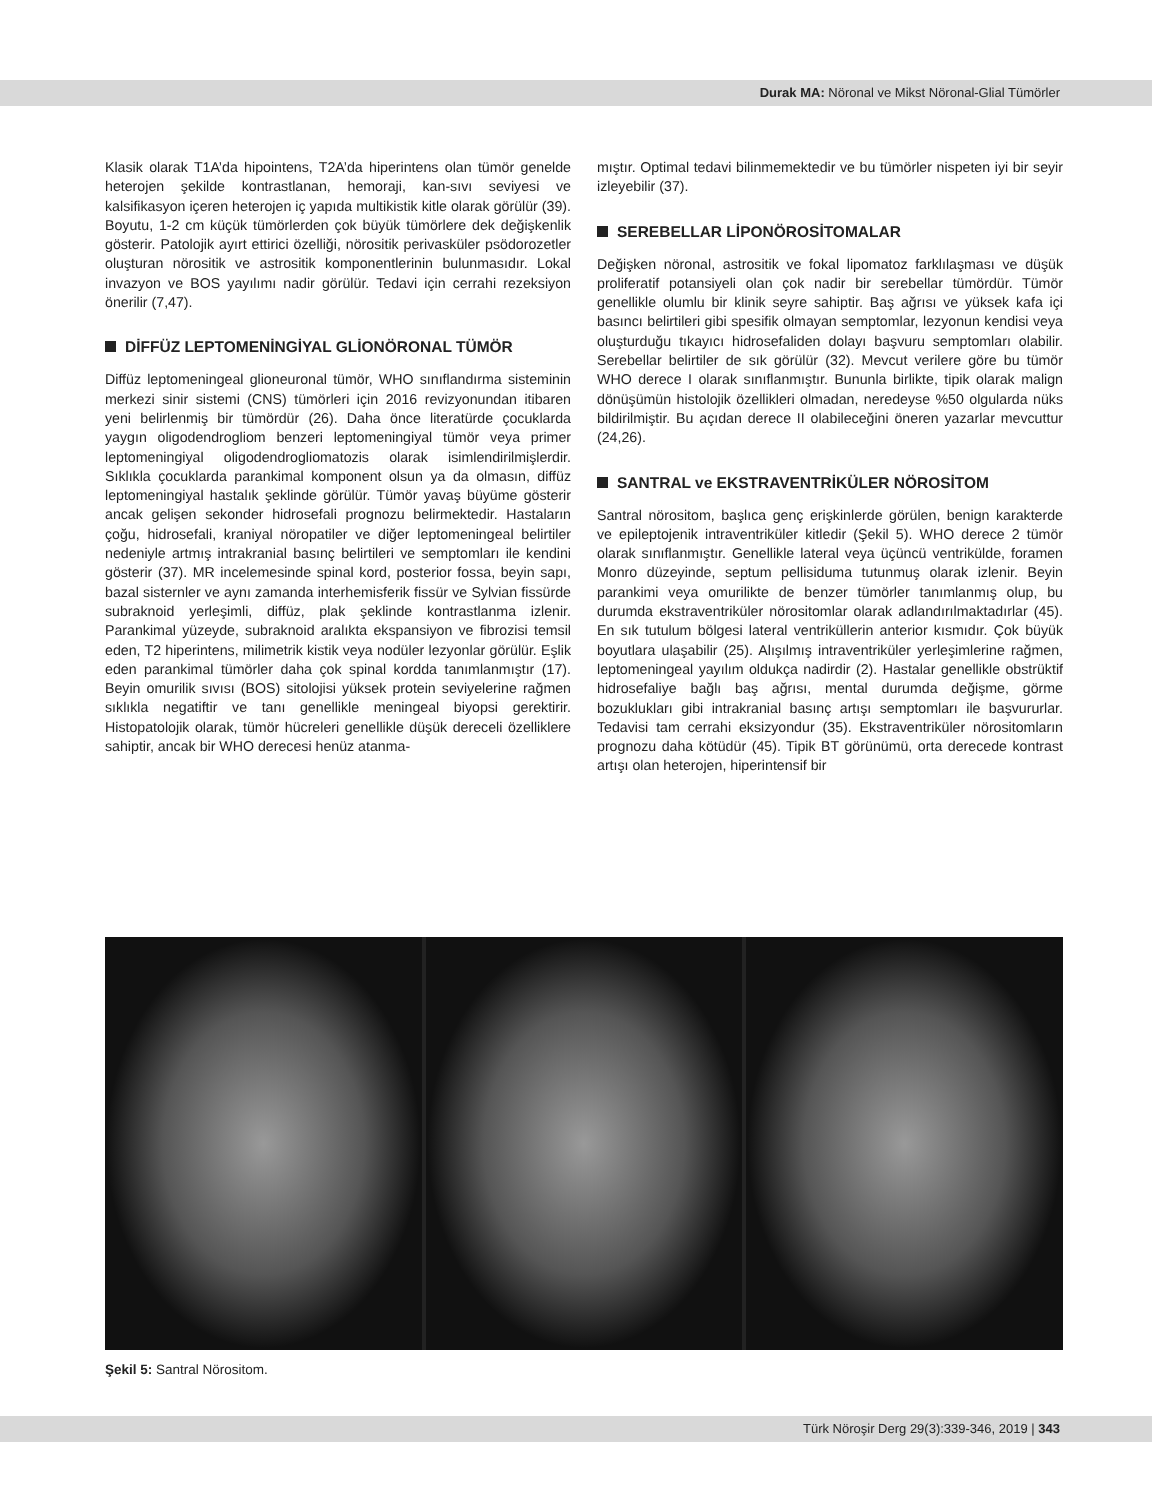Durak MA: Nöronal ve Mikst Nöronal-Glial Tümörler
Klasik olarak T1A’da hipointens, T2A’da hiperintens olan tümör genelde heterojen şekilde kontrastlanan, hemoraji, kan-sıvı seviyesi ve kalsifikasyon içeren heterojen iç yapıda multikistik kitle olarak görülür (39). Boyutu, 1-2 cm küçük tümörlerden çok büyük tümörlere dek değişkenlik gösterir. Patolojik ayırt ettirici özelliği, nörositik perivasküler psödorozetler oluşturan nörositik ve astrositik komponentlerinin bulunmasıdır. Lokal invazyon ve BOS yayılımı nadir görülür. Tedavi için cerrahi rezeksiyon önerilir (7,47).
DİFFÜZ LEPTOMENİNGİYAL GLİONÖRONAL TÜMÖR
Diffüz leptomeningeal glioneuronal tümör, WHO sınıflandırma sisteminin merkezi sinir sistemi (CNS) tümörleri için 2016 revizyonundan itibaren yeni belirlenmiş bir tümördür (26). Daha önce literatürde çocuklarda yaygın oligodendrogliom benzeri leptomeningiyal tümör veya primer leptomeningiyal oligodendrogliomatozis olarak isimlendirilmişlerdir. Sıklıkla çocuklarda parankimal komponent olsun ya da olmasın, diffüz leptomeningiyal hastalık şeklinde görülür. Tümör yavaş büyüme gösterir ancak gelişen sekonder hidrosefali prognozu belirmektedir. Hastaların çoğu, hidrosefali, kraniyal nöropatiler ve diğer leptomeningeal belirtiler nedeniyle artmış intrakranial basınç belirtileri ve semptomları ile kendini gösterir (37). MR incelemesinde spinal kord, posterior fossa, beyin sapı, bazal sisternler ve aynı zamanda interhemisferik fissür ve Sylvian fissürde subraknoid yerleşimli, diffüz, plak şeklinde kontrastlanma izlenir. Parankimal yüzeyde, subraknoid aralıkta ekspansiyon ve fibrozisi temsil eden, T2 hiperintens, milimetrik kistik veya nodüler lezyonlar görülür. Eşlik eden parankimal tümörler daha çok spinal kordda tanımlanmıştır (17). Beyin omurilik sıvısı (BOS) sitolojisi yüksek protein seviyelerine rağmen sıklıkla negatiftir ve tanı genellikle meningeal biyopsi gerektirir. Histopatolojik olarak, tümör hücreleri genellikle düşük dereceli özelliklere sahiptir, ancak bir WHO derecesi henüz atanma-
mıştır. Optimal tedavi bilinmemektedir ve bu tümörler nispeten iyi bir seyir izleyebilir (37).
SEREBELLAR LİPONÖROSİTOMALAR
Değişken nöronal, astrositik ve fokal lipomatoz farklılaşması ve düşük proliferatif potansiyeli olan çok nadir bir serebellar tümördür. Tümör genellikle olumlu bir klinik seyre sahiptir. Baş ağrısı ve yüksek kafa içi basıncı belirtileri gibi spesifik olmayan semptomlar, lezyonun kendisi veya oluşturduğu tıkayıcı hidrosefaliden dolayı başvuru semptomları olabilir. Serebellar belirtiler de sık görülür (32). Mevcut verilere göre bu tümör WHO derece I olarak sınıflanmıştır. Bununla birlikte, tipik olarak malign dönüşümün histolojik özellikleri olmadan, neredeyse %50 olgularda nüks bildirilmiştir. Bu açıdan derece II olabileceğini öneren yazarlar mevcuttur (24,26).
SANTRAL ve EKSTRAVENTRİKÜLER NÖROSİTOM
Santral nörositom, başlıca genç erişkinlerde görülen, benign karakterde ve epileptojenik intraventriküler kitledir (Şekil 5). WHO derece 2 tümör olarak sınıflanmıştır. Genellikle lateral veya üçüncü ventrikülde, foramen Monro düzeyinde, septum pellisiduma tutunmuş olarak izlenir. Beyin parankimi veya omurilikte de benzer tümörler tanımlanmış olup, bu durumda ekstraventriküler nörositomlar olarak adlandırılmaktadırlar (45). En sık tutulum bölgesi lateral ventriküllerin anterior kısmıdır. Çok büyük boyutlara ulaşabilir (25). Alışılmış intraventriküler yerleşimlerine rağmen, leptomeningeal yayılım oldukça nadirdir (2). Hastalar genellikle obstrüktif hidrosefaliye bağlı baş ağrısı, mental durumda değişme, görme bozuklukları gibi intrakranial basınç artışı semptomları ile başvururlar. Tedavisi tam cerrahi eksizyondur (35). Ekstraventriküler nörositomların prognozu daha kötüdür (45). Tipik BT görünümü, orta derecede kontrast artışı olan heterojen, hiperintensif bir
Şekil 5: Santral Nörositom.
Türk Nöroşir Derg 29(3):339-346, 2019 | 343